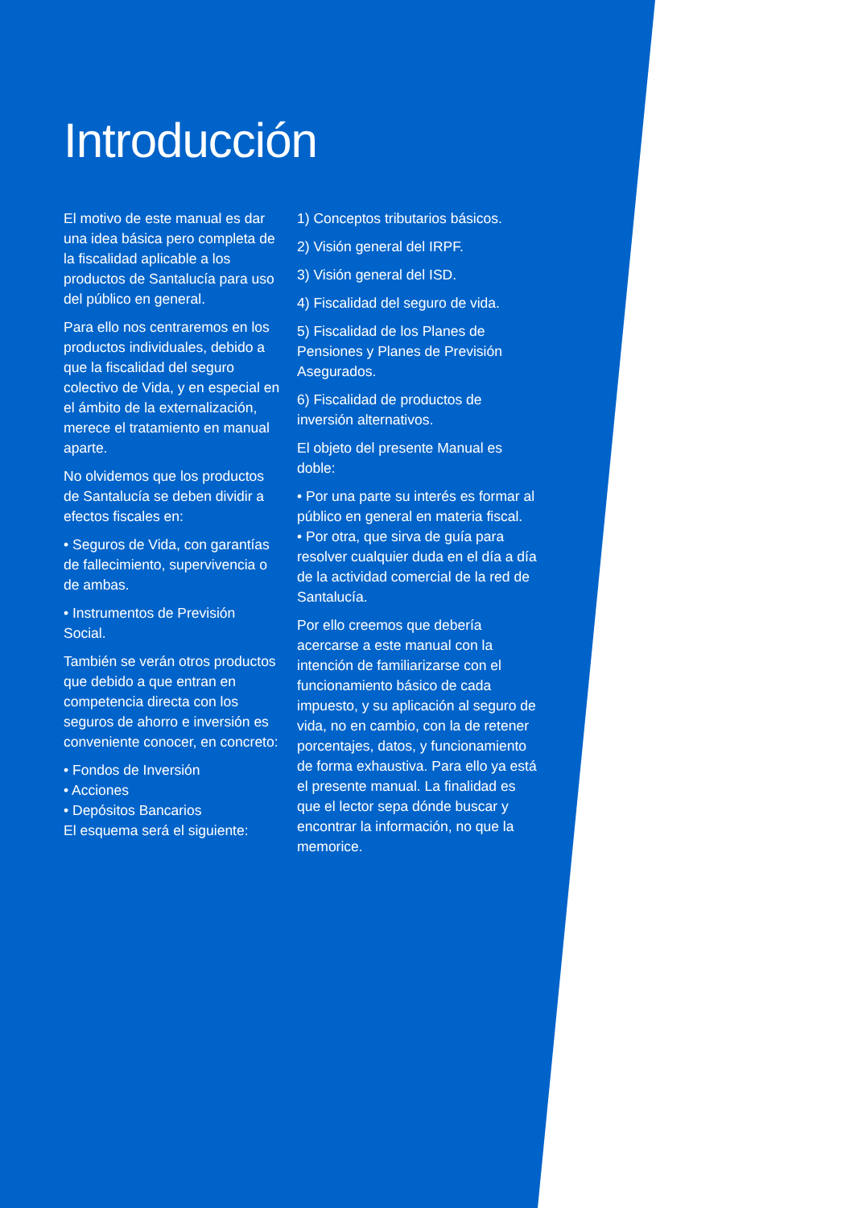Introducción
El motivo de este manual es dar una idea básica pero completa de la fiscalidad aplicable a los productos de Santalucía para uso del público en general.
Para ello nos centraremos en los productos individuales, debido a que la fiscalidad del seguro colectivo de Vida, y en especial en el ámbito de la externalización, merece el tratamiento en manual aparte.
No olvidemos que los productos de Santalucía se deben dividir a efectos fiscales en:
• Seguros de Vida, con garantías de fallecimiento, supervivencia o de ambas.
• Instrumentos de Previsión Social.
También se verán otros productos que debido a que entran en competencia directa con los seguros de ahorro e inversión es conveniente conocer, en concreto:
• Fondos de Inversión
• Acciones
• Depósitos Bancarios
El esquema será el siguiente:
1) Conceptos tributarios básicos.
2) Visión general del IRPF.
3) Visión general del ISD.
4) Fiscalidad del seguro de vida.
5) Fiscalidad de los Planes de Pensiones y Planes de Previsión Asegurados.
6) Fiscalidad de productos de inversión alternativos.
El objeto del presente Manual es doble:
• Por una parte su interés es formar al público en general en materia fiscal.
• Por otra, que sirva de guía para resolver cualquier duda en el día a día de la actividad comercial de la red de Santalucía.
Por ello creemos que debería acercarse a este manual con la intención de familiarizarse con el funcionamiento básico de cada impuesto, y su aplicación al seguro de vida, no en cambio, con la de retener porcentajes, datos, y funcionamiento de forma exhaustiva. Para ello ya está el presente manual. La finalidad es que el lector sepa dónde buscar y encontrar la información, no que la memorice.